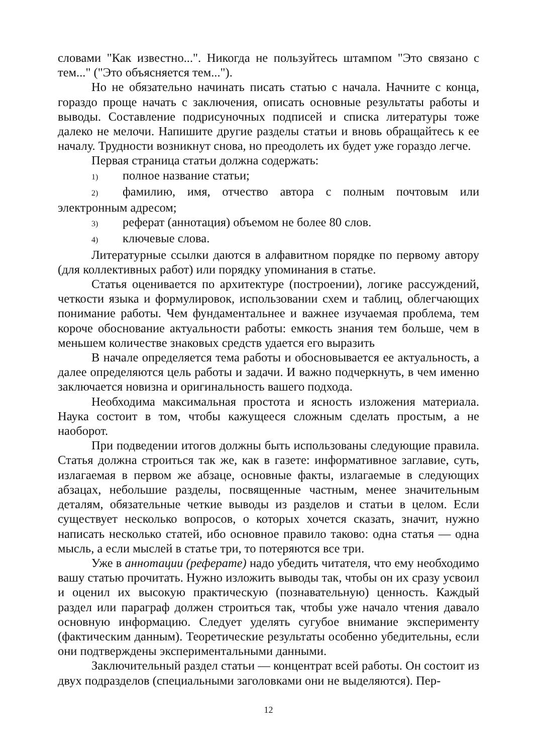словами "Как известно...". Никогда не пользуйтесь штампом "Это связано с тем..." ("Это объясняется тем...").
Но не обязательно начинать писать статью с начала. Начните с конца, гораздо проще начать с заключения, описать основные результаты работы и выводы. Составление подрисуночных подписей и списка литературы тоже далеко не мелочи. Напишите другие разделы статьи и вновь обращайтесь к ее началу. Трудности возникнут снова, но преодолеть их будет уже гораздо легче.
Первая страница статьи должна содержать:
1) полное название статьи;
2) фамилию, имя, отчество автора с полным почтовым или электронным адресом;
3) реферат (аннотация) объемом не более 80 слов.
4) ключевые слова.
Литературные ссылки даются в алфавитном порядке по первому автору (для коллективных работ) или порядку упоминания в статье.
Статья оценивается по архитектуре (построении), логике рассуждений, четкости языка и формулировок, использовании схем и таблиц, облегчающих понимание работы. Чем фундаментальнее и важнее изучаемая проблема, тем короче обоснование актуальности работы: емкость знания тем больше, чем в меньшем количестве знаковых средств удается его выразить
В начале определяется тема работы и обосновывается ее актуальность, а далее определяются цель работы и задачи. И важно подчеркнуть, в чем именно заключается новизна и оригинальность вашего подхода.
Необходима максимальная простота и ясность изложения материала. Наука состоит в том, чтобы кажущееся сложным сделать простым, а не наоборот.
При подведении итогов должны быть использованы следующие правила. Статья должна строиться так же, как в газете: информативное заглавие, суть, излагаемая в первом же абзаце, основные факты, излагаемые в следующих абзацах, небольшие разделы, посвященные частным, менее значительным деталям, обязательные четкие выводы из разделов и статьи в целом. Если существует несколько вопросов, о которых хочется сказать, значит, нужно написать несколько статей, ибо основное правило таково: одна статья — одна мысль, а если мыслей в статье три, то потеряются все три.
Уже в аннотации (реферате) надо убедить читателя, что ему необходимо вашу статью прочитать. Нужно изложить выводы так, чтобы он их сразу усвоил и оценил их высокую практическую (познавательную) ценность. Каждый раздел или параграф должен строиться так, чтобы уже начало чтения давало основную информацию. Следует уделять сугубое внимание эксперименту (фактическим данным). Теоретические результаты особенно убедительны, если они подтверждены экспериментальными данными.
Заключительный раздел статьи — концентрат всей работы. Он состоит из двух подразделов (специальными заголовками они не выделяются). Пер-
12